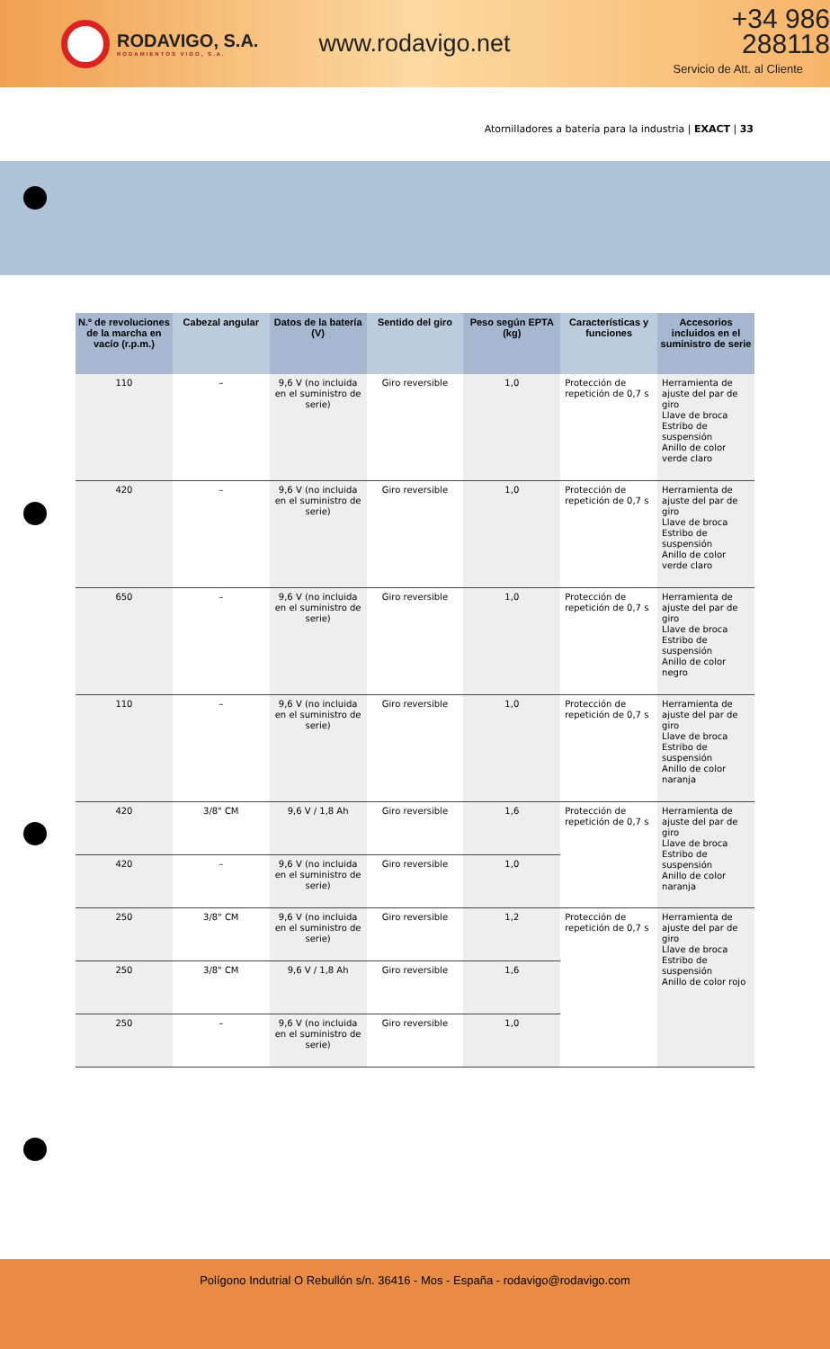RODAVIGO, S.A.
RODAMIENTOS VIGO, S.A.
www.rodavigo.net
+34 986 288118
Servicio de Att. al Cliente
Atornilladores a batería para la industria | EXACT | 33
| N.º de revoluciones de la marcha en vacío (r.p.m.) | Cabezal angular | Datos de la batería (V) | Sentido del giro | Peso según EPTA (kg) | Características y funciones | Accesorios incluidos en el suministro de serie |
| --- | --- | --- | --- | --- | --- | --- |
| 110 | – | 9,6 V (no incluida en el suministro de serie) | Giro reversible | 1,0 | Protección de repetición de 0,7 s | Herramienta de ajuste del par de giro Llave de broca Estribo de suspensión Anillo de color verde claro |
| 420 | – | 9,6 V (no incluida en el suministro de serie) | Giro reversible | 1,0 | Protección de repetición de 0,7 s | Herramienta de ajuste del par de giro Llave de broca Estribo de suspensión Anillo de color verde claro |
| 650 | – | 9,6 V (no incluida en el suministro de serie) | Giro reversible | 1,0 | Protección de repetición de 0,7 s | Herramienta de ajuste del par de giro Llave de broca Estribo de suspensión Anillo de color negro |
| 110 | – | 9,6 V (no incluida en el suministro de serie) | Giro reversible | 1,0 | Protección de repetición de 0,7 s | Herramienta de ajuste del par de giro Llave de broca Estribo de suspensión Anillo de color naranja |
| 420 | 3/8" CM | 9,6 V / 1,8 Ah | Giro reversible | 1,6 | Protección de repetición de 0,7 s | Herramienta de ajuste del par de giro Llave de broca Estribo de suspensión Anillo de color naranja |
| 420 | – | 9,6 V (no incluida en el suministro de serie) | Giro reversible | 1,0 | | |
| 250 | 3/8" CM | 9,6 V (no incluida en el suministro de serie) | Giro reversible | 1,2 | Protección de repetición de 0,7 s | Herramienta de ajuste del par de giro Llave de broca Estribo de suspensión Anillo de color rojo |
| 250 | 3/8" CM | 9,6 V / 1,8 Ah | Giro reversible | 1,6 | | |
| 250 | – | 9,6 V (no incluida en el suministro de serie) | Giro reversible | 1,0 | | |
Polígono Indutrial O Rebullón s/n. 36416 - Mos - España - rodavigo@rodavigo.com